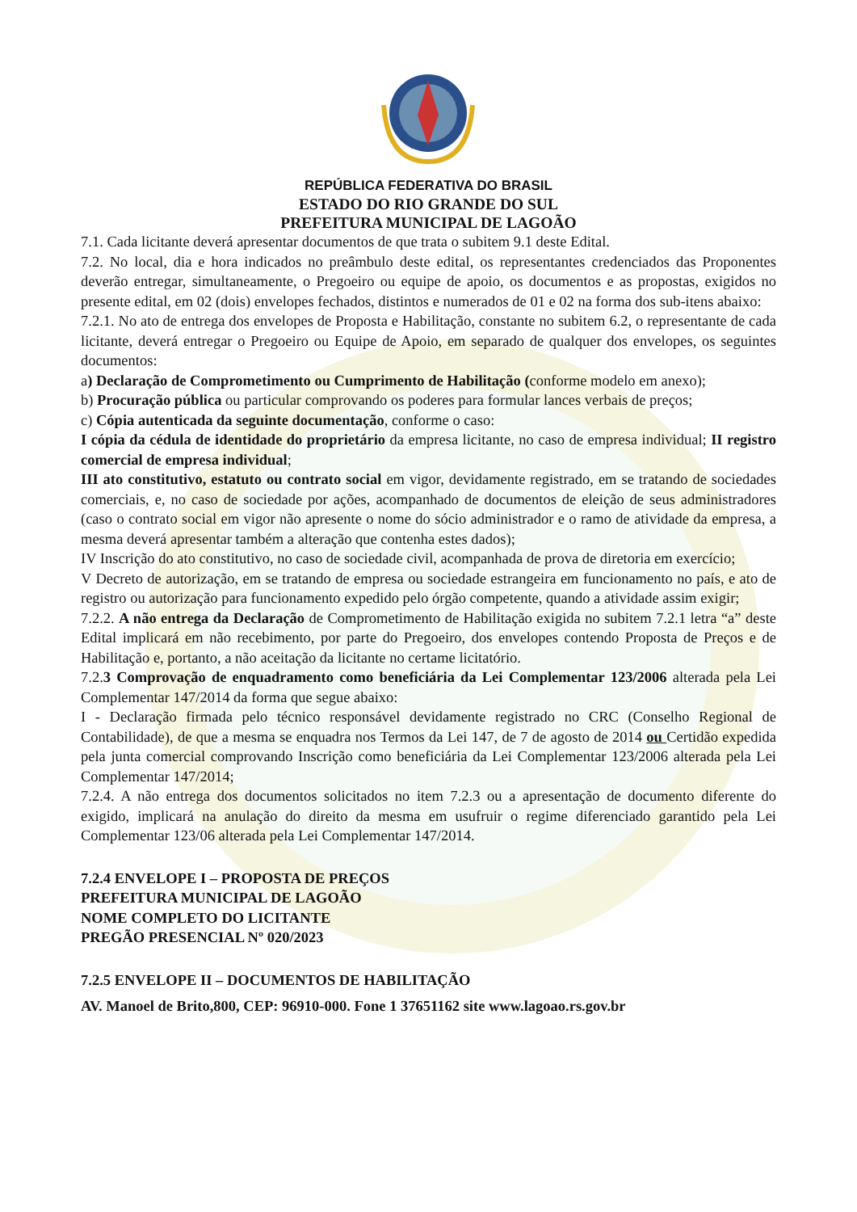REPÚBLICA FEDERATIVA DO BRASIL
ESTADO DO RIO GRANDE DO SUL
PREFEITURA MUNICIPAL DE LAGOÃO
7.1. Cada licitante deverá apresentar documentos de que trata o subitem 9.1 deste Edital.
7.2. No local, dia e hora indicados no preâmbulo deste edital, os representantes credenciados das Proponentes deverão entregar, simultaneamente, o Pregoeiro ou equipe de apoio, os documentos e as propostas, exigidos no presente edital, em 02 (dois) envelopes fechados, distintos e numerados de 01 e 02 na forma dos sub-itens abaixo:
7.2.1. No ato de entrega dos envelopes de Proposta e Habilitação, constante no subitem 6.2, o representante de cada licitante, deverá entregar o Pregoeiro ou Equipe de Apoio, em separado de qualquer dos envelopes, os seguintes documentos:
a) Declaração de Comprometimento ou Cumprimento de Habilitação (conforme modelo em anexo);
b) Procuração pública ou particular comprovando os poderes para formular lances verbais de preços;
c) Cópia autenticada da seguinte documentação, conforme o caso:
I cópia da cédula de identidade do proprietário da empresa licitante, no caso de empresa individual; II registro comercial de empresa individual;
III ato constitutivo, estatuto ou contrato social em vigor, devidamente registrado, em se tratando de sociedades comerciais, e, no caso de sociedade por ações, acompanhado de documentos de eleição de seus administradores (caso o contrato social em vigor não apresente o nome do sócio administrador e o ramo de atividade da empresa, a mesma deverá apresentar também a alteração que contenha estes dados);
IV Inscrição do ato constitutivo, no caso de sociedade civil, acompanhada de prova de diretoria em exercício;
V Decreto de autorização, em se tratando de empresa ou sociedade estrangeira em funcionamento no país, e ato de registro ou autorização para funcionamento expedido pelo órgão competente, quando a atividade assim exigir;
7.2.2. A não entrega da Declaração de Comprometimento de Habilitação exigida no subitem 7.2.1 letra “a” deste Edital implicará em não recebimento, por parte do Pregoeiro, dos envelopes contendo Proposta de Preços e de Habilitação e, portanto, a não aceitação da licitante no certame licitatório.
7.2.3 Comprovação de enquadramento como beneficiária da Lei Complementar 123/2006 alterada pela Lei Complementar 147/2014 da forma que segue abaixo:
I - Declaração firmada pelo técnico responsável devidamente registrado no CRC (Conselho Regional de Contabilidade), de que a mesma se enquadra nos Termos da Lei 147, de 7 de agosto de 2014 ou Certidão expedida pela junta comercial comprovando Inscrição como beneficiária da Lei Complementar 123/2006 alterada pela Lei Complementar 147/2014;
7.2.4. A não entrega dos documentos solicitados no item 7.2.3 ou a apresentação de documento diferente do exigido, implicará na anulação do direito da mesma em usufruir o regime diferenciado garantido pela Lei Complementar 123/06 alterada pela Lei Complementar 147/2014.
7.2.4 ENVELOPE I – PROPOSTA DE PREÇOS
PREFEITURA MUNICIPAL DE LAGOÃO
NOME COMPLETO DO LICITANTE
PREGÃO PRESENCIAL Nº 020/2023
7.2.5 ENVELOPE II – DOCUMENTOS DE HABILITAÇÃO
AV. Manoel de Brito,800, CEP: 96910-000. Fone 1 37651162 site www.lagoao.rs.gov.br